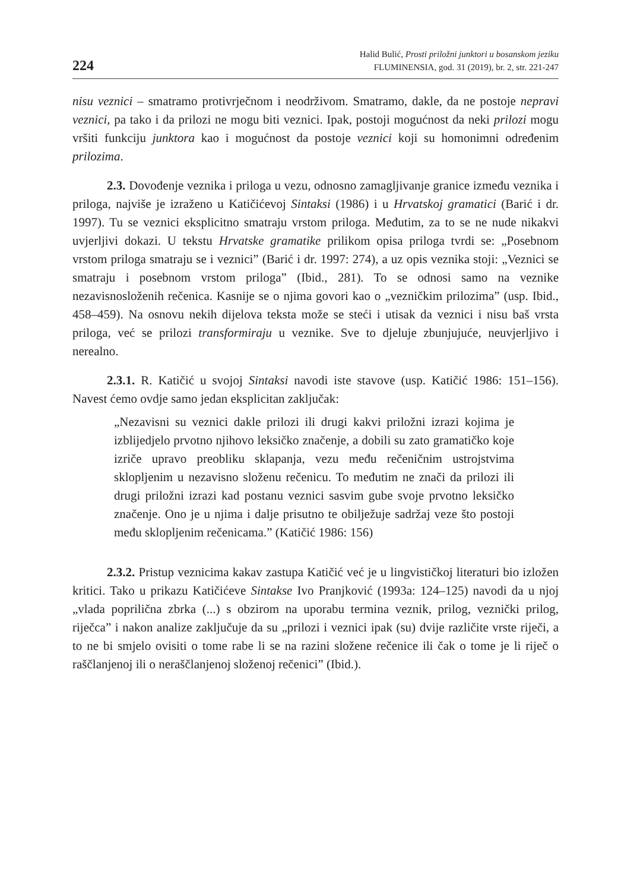224
Halid Bulić, Prosti priložni junktori u bosanskom jeziku
FLUMINENSIA, god. 31 (2019), br. 2, str. 221-247
nisu veznici – smatramo protivrječnom i neodrživom. Smatramo, dakle, da ne postoje nepravi veznici, pa tako i da prilozi ne mogu biti veznici. Ipak, postoji mogućnost da neki prilozi mogu vršiti funkciju junktora kao i mogućnost da postoje veznici koji su homonimni određenim prilozima.
2.3. Dovođenje veznika i priloga u vezu, odnosno zamagljivanje granice između veznika i priloga, najviše je izraženo u Katičićevoj Sintaksi (1986) i u Hrvatskoj gramatici (Barić i dr. 1997). Tu se veznici eksplicitno smatraju vrstom priloga. Međutim, za to se ne nude nikakvi uvjerljivi dokazi. U tekstu Hrvatske gramatike prilikom opisa priloga tvrdi se: „Posebnom vrstom priloga smatraju se i veznici” (Barić i dr. 1997: 274), a uz opis veznika stoji: „Veznici se smatraju i posebnom vrstom priloga” (Ibid., 281). To se odnosi samo na veznike nezavisnosloženih rečenica. Kasnije se o njima govori kao o „vezničkim prilozima” (usp. Ibid., 458–459). Na osnovu nekih dijelova teksta može se steći i utisak da veznici i nisu baš vrsta priloga, već se prilozi transformiraju u veznike. Sve to djeluje zbunjujuće, neuvjerljivo i nerealno.
2.3.1. R. Katičić u svojoj Sintaksi navodi iste stavove (usp. Katičić 1986: 151–156). Navest ćemo ovdje samo jedan eksplicitan zaključak:
„Nezavisni su veznici dakle prilozi ili drugi kakvi priložni izrazi kojima je izblijedjelo prvotno njihovo leksičko značenje, a dobili su zato gramatičko koje izriče upravo preobliku sklapanja, vezu među rečeničnim ustrojstvima sklopljenim u nezavisno složenu rečenicu. To međutim ne znači da prilozi ili drugi priložni izrazi kad postanu veznici sasvim gube svoje prvotno leksičko značenje. Ono je u njima i dalje prisutno te obilježuje sadržaj veze što postoji među sklopljenim rečenicama.” (Katičić 1986: 156)
2.3.2. Pristup veznicima kakav zastupa Katičić već je u lingvističkoj literaturi bio izložen kritici. Tako u prikazu Katičićeve Sintakse Ivo Pranjković (1993a: 124–125) navodi da u njoj „vlada poprilična zbrka (...) s obzirom na uporabu termina veznik, prilog, veznički prilog, riječca” i nakon analize zaključuje da su „prilozi i veznici ipak (su) dvije različite vrste riječi, a to ne bi smjelo ovisiti o tome rabe li se na razini složene rečenice ili čak o tome je li riječ o raščlanjenoj ili o neraščlanjenoj složenoj rečenici” (Ibid.).